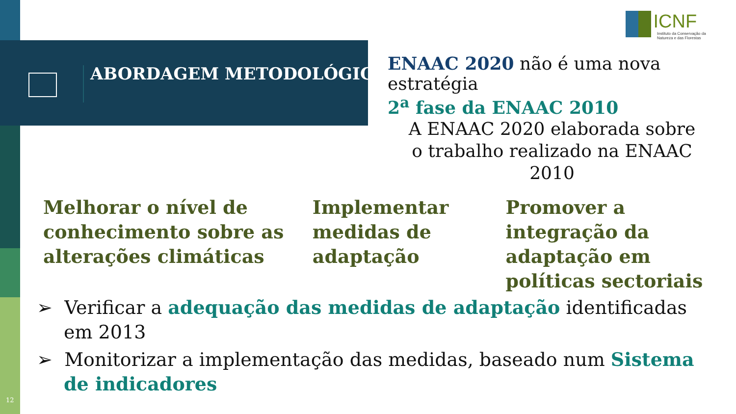ABORDAGEM METODOLÓGICA
ICNF
Instituto da Conservação da Natureza e das Florestas
ENAAC 2020 não é uma nova estratégia
2<sup>a</sup> fase da ENAAC 2010
A ENAAC 2020 elaborada sobre o trabalho realizado na ENAAC 2010
Melhorar o nível de conhecimento sobre as alterações climáticas
Implementar medidas de adaptação
Promover a integração da adaptação em políticas sectoriais
➢ Verificar a adequação das medidas de adaptação identificadas em 2013
➢ Monitorizar a implementação das medidas, baseado num Sistema de indicadores
12